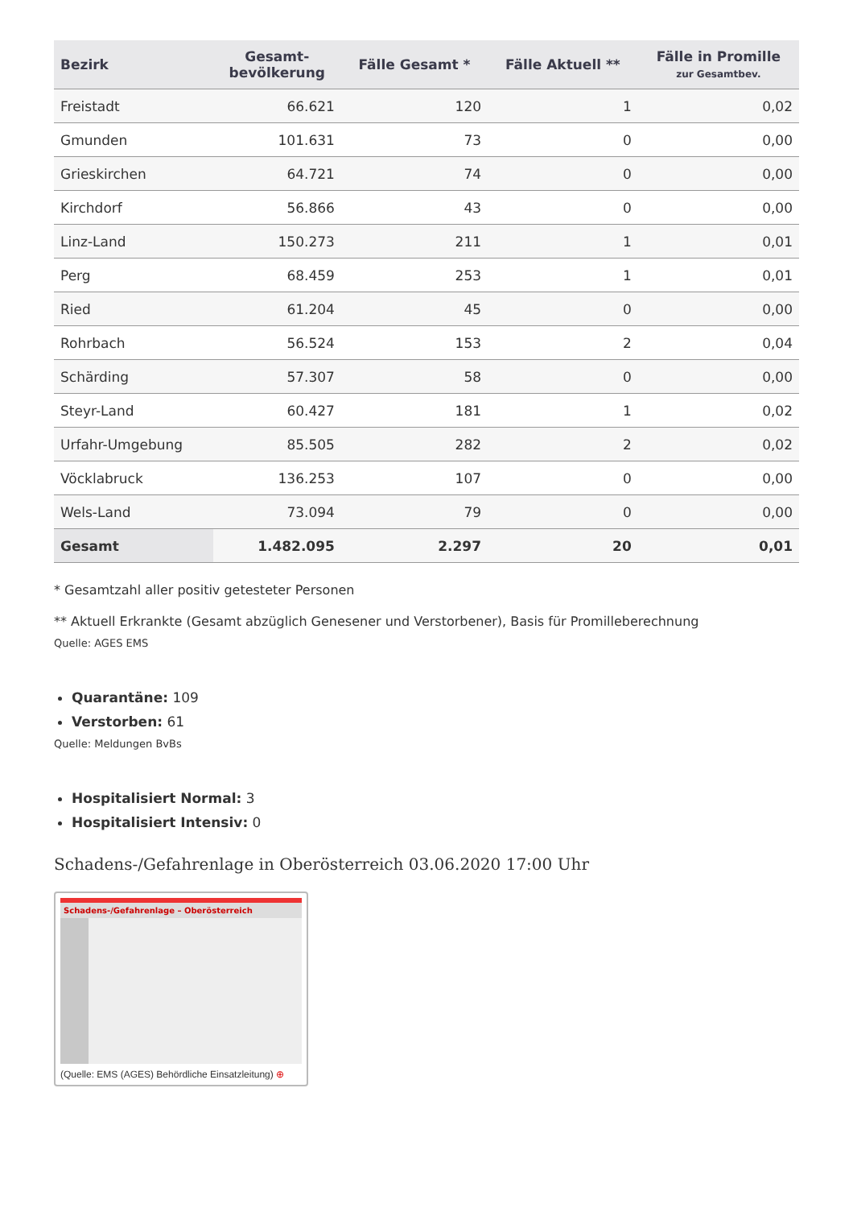| Bezirk | Gesamt- bevölkerung | Fälle Gesamt * | Fälle Aktuell ** | Fälle in Promille zur Gesamtbev. |
| --- | --- | --- | --- | --- |
| Freistadt | 66.621 | 120 | 1 | 0,02 |
| Gmunden | 101.631 | 73 | 0 | 0,00 |
| Grieskirchen | 64.721 | 74 | 0 | 0,00 |
| Kirchdorf | 56.866 | 43 | 0 | 0,00 |
| Linz-Land | 150.273 | 211 | 1 | 0,01 |
| Perg | 68.459 | 253 | 1 | 0,01 |
| Ried | 61.204 | 45 | 0 | 0,00 |
| Rohrbach | 56.524 | 153 | 2 | 0,04 |
| Schärding | 57.307 | 58 | 0 | 0,00 |
| Steyr-Land | 60.427 | 181 | 1 | 0,02 |
| Urfahr-Umgebung | 85.505 | 282 | 2 | 0,02 |
| Vöcklabruck | 136.253 | 107 | 0 | 0,00 |
| Wels-Land | 73.094 | 79 | 0 | 0,00 |
| Gesamt | 1.482.095 | 2.297 | 20 | 0,01 |
* Gesamtzahl aller positiv getesteter Personen
** Aktuell Erkrankte (Gesamt abzüglich Genesener und Verstorbener), Basis für Promilleberechnung
Quelle: AGES EMS
Quarantäne: 109
Verstorben: 61
Quelle: Meldungen BvBs
Hospitalisiert Normal: 3
Hospitalisiert Intensiv: 0
Schadens-/Gefahrenlage in Oberösterreich 03.06.2020 17:00 Uhr
Schadens-/Gefahrenlage – Oberösterreich
(Quelle: EMS (AGES) Behördliche Einsatzleitung) ⊕